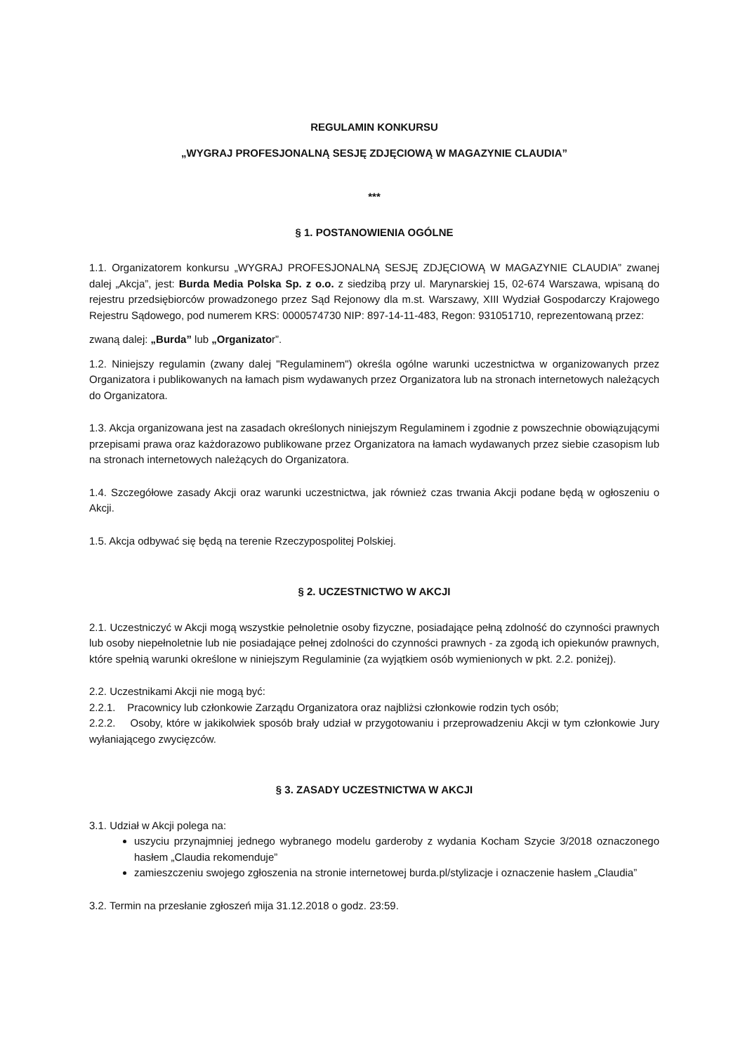REGULAMIN KONKURSU
„WYGRAJ PROFESJONALNĄ SESJĘ ZDJĘCIOWĄ W MAGAZYNIE CLAUDIA”
***
§ 1. POSTANOWIENIA OGÓLNE
1.1. Organizatorem konkursu „WYGRAJ PROFESJONALNĄ SESJĘ ZDJĘCIOWĄ W MAGAZYNIE CLAUDIA” zwanej dalej „Akcja”, jest: Burda Media Polska Sp. z o.o. z siedzibą przy ul. Marynarskiej 15, 02-674 Warszawa, wpisaną do rejestru przedsiębiorców prowadzonego przez Sąd Rejonowy dla m.st. Warszawy, XIII Wydział Gospodarczy Krajowego Rejestru Sądowego, pod numerem KRS: 0000574730 NIP: 897-14-11-483, Regon: 931051710, reprezentowaną przez:
zwaną dalej: „Burda” lub „Organizator”.
1.2. Niniejszy regulamin (zwany dalej "Regulaminem") określa ogólne warunki uczestnictwa w organizowanych przez Organizatora i publikowanych na łamach pism wydawanych przez Organizatora lub na stronach internetowych należących do Organizatora.
1.3. Akcja organizowana jest na zasadach określonych niniejszym Regulaminem i zgodnie z powszechnie obowiązującymi przepisami prawa oraz każdorazowo publikowane przez Organizatora na łamach wydawanych przez siebie czasopism lub na stronach internetowych należących do Organizatora.
1.4. Szczegółowe zasady Akcji oraz warunki uczestnictwa, jak również czas trwania Akcji podane będą w ogłoszeniu o Akcji.
1.5. Akcja odbywać się będą na terenie Rzeczypospolitej Polskiej.
§ 2. UCZESTNICTWO W AKCJI
2.1. Uczestniczyć w Akcji mogą wszystkie pełnoletnie osoby fizyczne, posiadające pełną zdolność do czynności prawnych lub osoby niepełnoletnie lub nie posiadające pełnej zdolności do czynności prawnych - za zgodą ich opiekunów prawnych, które spełnią warunki określone w niniejszym Regulaminie (za wyjątkiem osób wymienionych w pkt. 2.2. poniżej).
2.2. Uczestnikami Akcji nie mogą być:
2.2.1. Pracownicy lub członkowie Zarządu Organizatora oraz najbliżsi członkowie rodzin tych osób;
2.2.2. Osoby, które w jakikolwiek sposób brały udział w przygotowaniu i przeprowadzeniu Akcji w tym członkowie Jury wyłaniającego zwycięzców.
§ 3. ZASADY UCZESTNICTWA W AKCJI
3.1. Udział w Akcji polega na:
uszyciu przynajmniej jednego wybranego modelu garderoby z wydania Kocham Szycie 3/2018 oznaczonego hasłem „Claudia rekomenduje”
zamieszczeniu swojego zgłoszenia na stronie internetowej burda.pl/stylizacje i oznaczenie hasłem „Claudia”
3.2. Termin na przesłanie zgłoszeń mija 31.12.2018 o godz. 23:59.